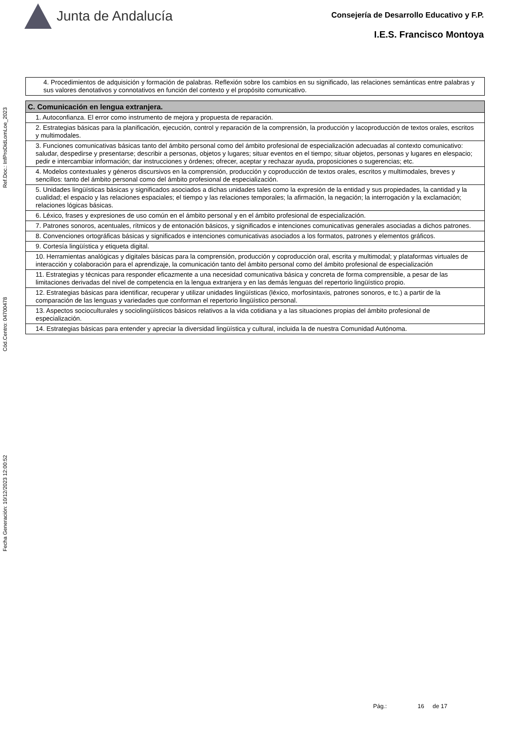Junta de Andalucía
Consejería de Desarrollo Educativo y F.P.
I.E.S. Francisco Montoya
Ref.Doc.: InfProDidLomLoe_2023
Cód.Centro: 04700478
Fecha Generación: 10/12/2023 12:00:52
| 4. Procedimientos de adquisición y formación de palabras. Reflexión sobre los cambios en su significado, las relaciones semánticas entre palabras y sus valores denotativos y connotativos en función del contexto y el propósito comunicativo. |
| C. Comunicación en lengua extranjera. |
| 1. Autoconfianza. El error como instrumento de mejora y propuesta de reparación. |
| 2. Estrategias básicas para la planificación, ejecución, control y reparación de la comprensión, la producción y lacoproducción de textos orales, escritos y multimodales. |
| 3. Funciones comunicativas básicas tanto del ámbito personal como del ámbito profesional de especialización adecuadas al contexto comunicativo: saludar, despedirse y presentarse; describir a personas, objetos y lugares; situar eventos en el tiempo; situar objetos, personas y lugares en elespacio; pedir e intercambiar información; dar instrucciones y órdenes; ofrecer, aceptar y rechazar ayuda, proposiciones o sugerencias; etc. |
| 4. Modelos contextuales y géneros discursivos en la comprensión, producción y coproducción de textos orales, escritos y multimodales, breves y sencillos: tanto del ámbito personal como del ámbito profesional de especialización. |
| 5. Unidades lingüísticas básicas y significados asociados a dichas unidades tales como la expresión de la entidad y sus propiedades, la cantidad y la cualidad; el espacio y las relaciones espaciales; el tiempo y las relaciones temporales; la afirmación, la negación; la interrogación y la exclamación; relaciones lógicas básicas. |
| 6. Léxico, frases y expresiones de uso común en el ámbito personal y en el ámbito profesional de especialización. |
| 7. Patrones sonoros, acentuales, rítmicos y de entonación básicos, y significados e intenciones comunicativas generales asociadas a dichos patrones. |
| 8. Convenciones ortográficas básicas y significados e intenciones comunicativas asociados a los formatos, patrones y elementos gráficos. |
| 9. Cortesía lingüística y etiqueta digital. |
| 10. Herramientas analógicas y digitales básicas para la comprensión, producción y coproducción oral, escrita y multimodal; y plataformas virtuales de interacción y colaboración para el aprendizaje, la comunicación tanto del ámbito personal como del ámbito profesional de especialización |
| 11. Estrategias y técnicas para responder eficazmente a una necesidad comunicativa básica y concreta de forma comprensible, a pesar de las limitaciones derivadas del nivel de competencia en la lengua extranjera y en las demás lenguas del repertorio lingüístico propio. |
| 12. Estrategias básicas para identificar, recuperar y utilizar unidades lingüísticas (léxico, morfosintaxis, patrones sonoros, e tc.) a partir de la comparación de las lenguas y variedades que conforman el repertorio lingüístico personal. |
| 13. Aspectos socioculturales y sociolingüísticos básicos relativos a la vida cotidiana y a las situaciones propias del ámbito profesional de especialización. |
| 14. Estrategias básicas para entender y apreciar la diversidad lingüística y cultural, incluida la de nuestra Comunidad Autónoma. |
Pág.: 16 de 17